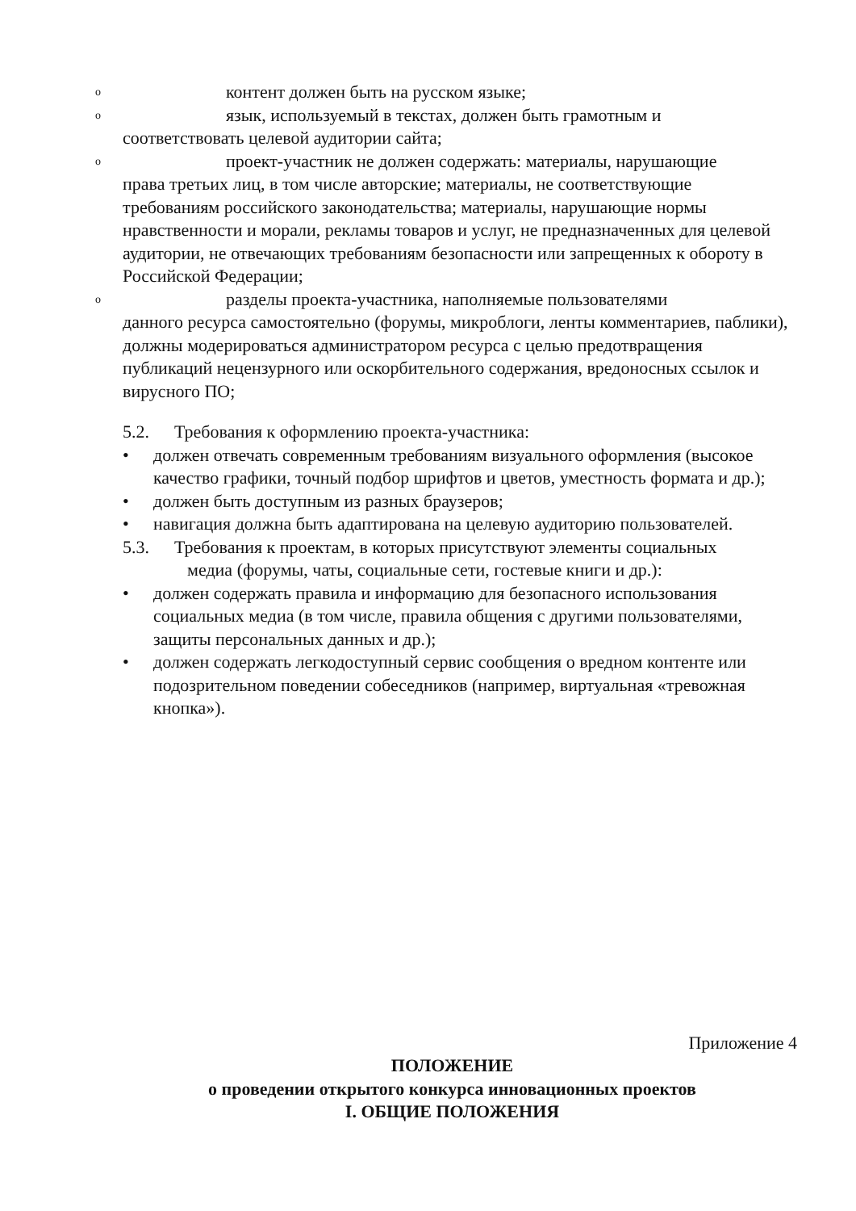o
контент должен быть на русском языке;
o
язык, используемый в текстах, должен быть грамотным и
соответствовать целевой аудитории сайта;
o
проект-участник не должен содержать: материалы, нарушающие
права третьих лиц, в том числе авторские; материалы, не соответствующие требованиям российского законодательства; материалы, нарушающие нормы нравственности и морали, рекламы товаров и услуг, не предназначенных для целевой аудитории, не отвечающих требованиям безопасности или запрещенных к обороту в Российской Федерации;
o
разделы проекта-участника, наполняемые пользователями
данного ресурса самостоятельно (форумы, микроблоги, ленты комментариев, паблики), должны модерироваться администратором ресурса с целью предотвращения публикаций нецензурного или оскорбительного содержания, вредоносных ссылок и вирусного ПО;
5.2. Требования к оформлению проекта-участника:
• должен отвечать современным требованиям визуального оформления (высокое качество графики, точный подбор шрифтов и цветов, уместность формата и др.);
• должен быть доступным из разных браузеров;
• навигация должна быть адаптирована на целевую аудиторию пользователей.
5.3. Требования к проектам, в которых присутствуют элементы социальных
медиа (форумы, чаты, социальные сети, гостевые книги и др.):
• должен содержать правила и информацию для безопасного использования социальных медиа (в том числе, правила общения с другими пользователями, защиты персональных данных и др.);
• должен содержать легкодоступный сервис сообщения о вредном контенте или подозрительном поведении собеседников (например, виртуальная «тревожная кнопка»).
Приложение 4
ПОЛОЖЕНИЕ
о проведении открытого конкурса инновационных проектов
I. ОБЩИЕ ПОЛОЖЕНИЯ